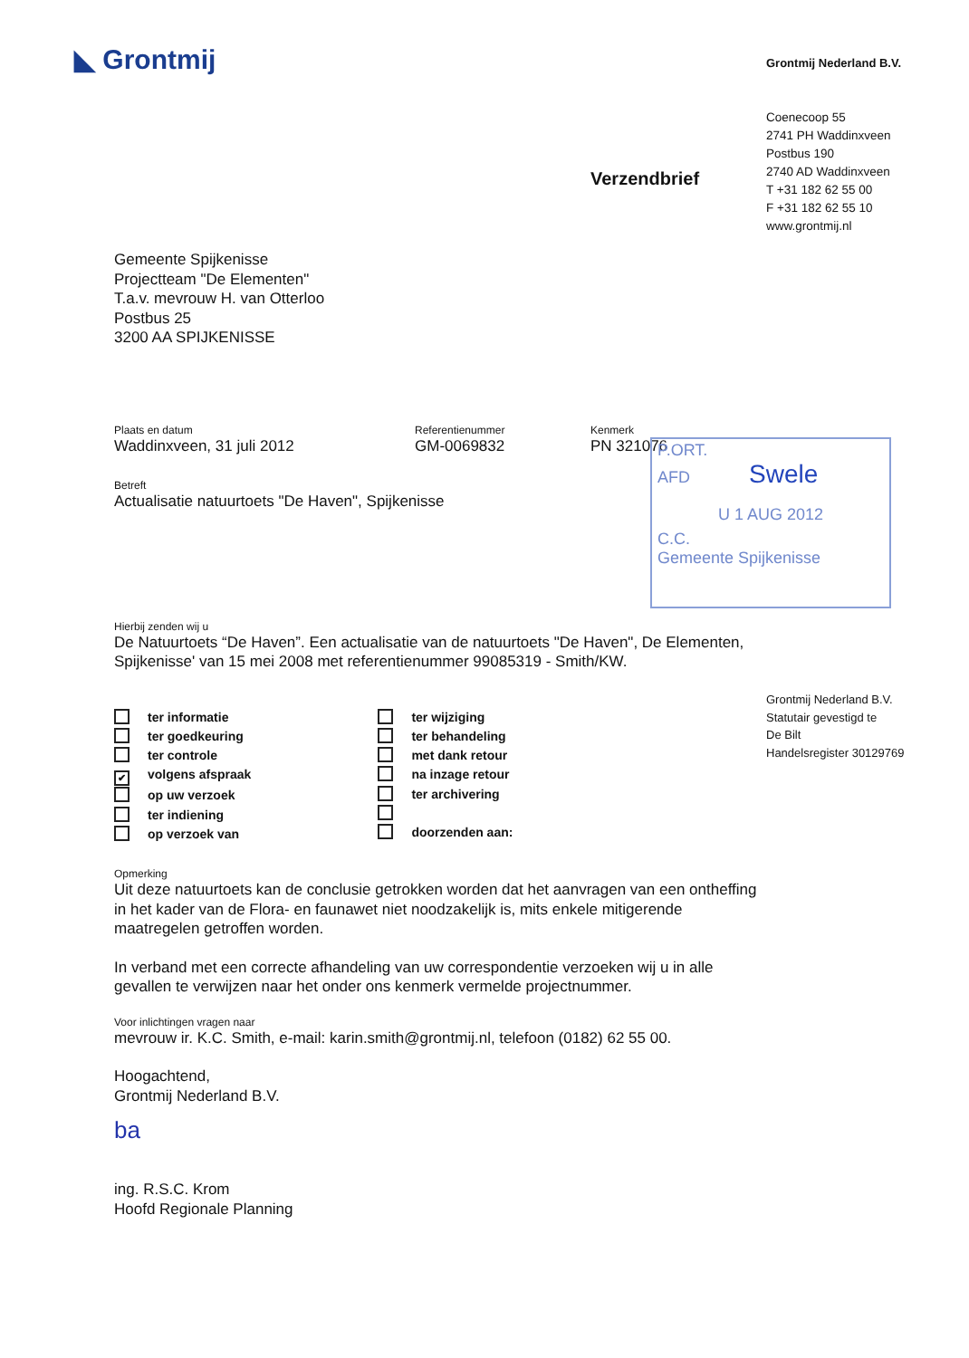◣ Grontmij Grontmij Nederland B.V.
Coenecoop 55
2741 PH Waddinxveen
Postbus 190
2740 AD Waddinxveen
T +31 182 62 55 00
F +31 182 62 55 10
www.grontmij.nl
Verzendbrief
Gemeente Spijkenisse
Projectteam "De Elementen"
T.a.v. mevrouw H. van Otterloo
Postbus 25
3200 AA SPIJKENISSE
Plaats en datum
Waddinxveen, 31 juli 2012
Referentienummer
GM-0069832
Kenmerk
PN 321076
Betreft
Actualisatie natuurtoets "De Haven", Spijkenisse
Hierbij zenden wij u
De Natuurtoets “De Haven”. Een actualisatie van de natuurtoets "De Haven", De Elementen, Spijkenisse' van 15 mei 2008 met referentienummer 99085319 - Smith/KW.
ter informatie
ter goedkeuring
ter controle
✔ volgens afspraak
op uw verzoek
ter indiening
op verzoek van
ter wijziging
ter behandeling
met dank retour
na inzage retour
ter archivering
doorzenden aan:
Opmerking
Uit deze natuurtoets kan de conclusie getrokken worden dat het aanvragen van een ontheffing in het kader van de Flora- en faunawet niet noodzakelijk is, mits enkele mitigerende maatregelen getroffen worden.
In verband met een correcte afhandeling van uw correspondentie verzoeken wij u in alle gevallen te verwijzen naar het onder ons kenmerk vermelde projectnummer.
Voor inlichtingen vragen naar
mevrouw ir. K.C. Smith, e-mail: karin.smith@grontmij.nl, telefoon (0182) 62 55 00.
Hoogachtend,
Grontmij Nederland B.V.
ba
ing. R.S.C. Krom
Hoofd Regionale Planning
P.ORT.
AFD Swele
U 1 AUG 2012
C.C.
Gemeente Spijkenisse
Grontmij Nederland B.V.
Statutair gevestigd te
De Bilt
Handelsregister 30129769